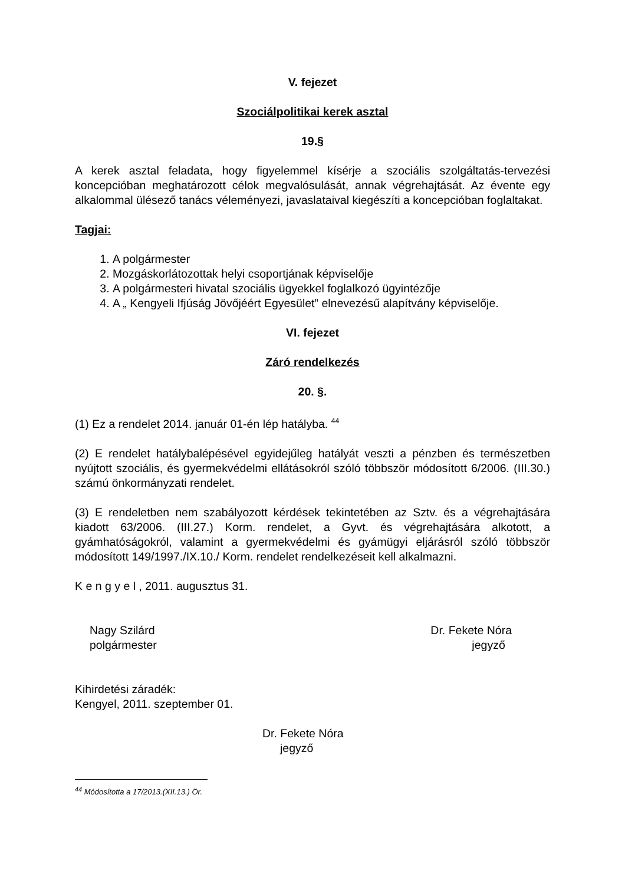V. fejezet
Szociálpolitikai kerek asztal
19.§
A kerek asztal feladata, hogy figyelemmel kísérje a szociális szolgáltatás-tervezési koncepcióban meghatározott célok megvalósulását, annak végrehajtását. Az évente egy alkalommal ülésező tanács véleményezi, javaslataival kiegészíti a koncepcióban foglaltakat.
Tagjai:
1. A polgármester
2. Mozgáskorlátozottak helyi csoportjának képviselője
3. A polgármesteri hivatal szociális ügyekkel foglalkozó ügyintézője
4. A „ Kengyeli Ifjúság Jövőjéért Egyesület” elnevezésű alapítvány képviselője.
VI. fejezet
Záró rendelkezés
20. §.
(1) Ez a rendelet 2014. január 01-én lép hatályba. <sup>44</sup>
(2) E rendelet hatálybalépésével egyidejűleg hatályát veszti a pénzben és természetben nyújtott szociális, és gyermekvédelmi ellátásokról szóló többször módosított 6/2006. (III.30.) számú önkormányzati rendelet.
(3) E rendeletben nem szabályozott kérdések tekintetében az Sztv. és a végrehajtására kiadott 63/2006. (III.27.) Korm. rendelet, a Gyvt. és végrehajtására alkotott, a gyámhatóságokról, valamint a gyermekvédelmi és gyámügyi eljárásról szóló többször módosított 149/1997./IX.10./ Korm. rendelet rendelkezéseit kell alkalmazni.
K e n g y e l , 2011. augusztus 31.
Nagy Szilárd
polgármester
Dr. Fekete Nóra
jegyző
Kihirdetési záradék:
Kengyel, 2011. szeptember 01.
Dr. Fekete Nóra
jegyző
<sup>44</sup> Módosította a 17/2013.(XII.13.) Ör.